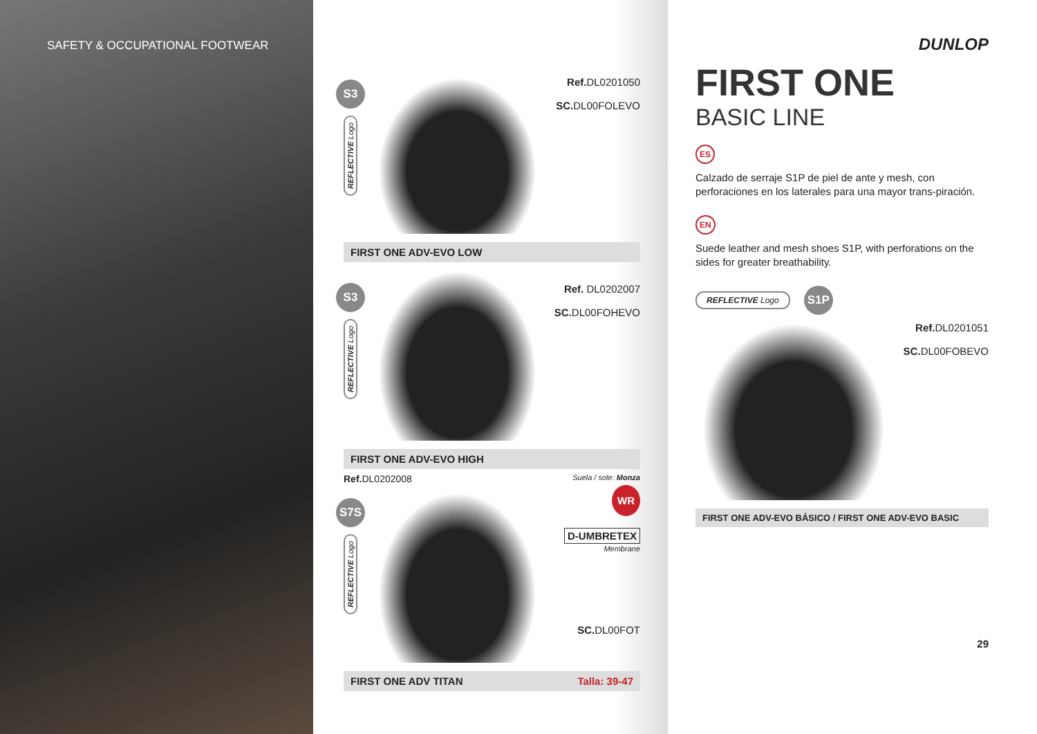SAFETY & OCCUPATIONAL FOOTWEAR
S3
REFLECTIVE Logo
Ref. DL0201050
SC. DL00FOLEVO
FIRST ONE ADV-EVO LOW
S3
REFLECTIVE Logo
Ref. DL0202007
SC. DL00FOHEVO
FIRST ONE ADV-EVO HIGH
Ref. DL0202008 Suela / sole: Monza
S7S
REFLECTIVE Logo
WR
D-UMBRETEX
Membrane
SC. DL00FOT
FIRST ONE ADV TITAN Talla: 39-47
DUNLOP
FIRST ONE
BASIC LINE
ES
Calzado de serraje S1P de piel de ante y mesh, con perforaciones en los laterales para una mayor trans-piración.
EN
Suede leather and mesh shoes S1P, with perforations on the sides for greater breathability.
REFLECTIVE Logo
S1P
Ref. DL0201051
SC. DL00FOBEVO
FIRST ONE ADV-EVO BÁSICO / FIRST ONE ADV-EVO BASIC
29